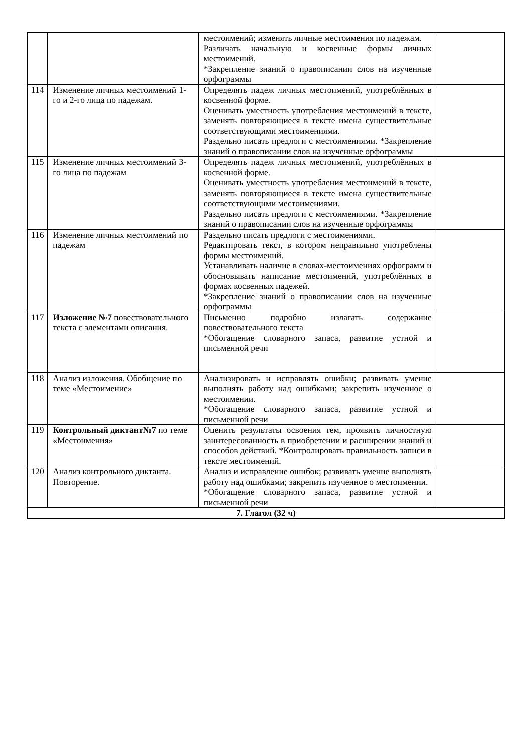| | | местоимений; изменять личные местоимения по падежам. Различать начальную и косвенные формы личных местоимений. *Закрепление знаний о правописании слов на изученные орфограммы | |
| 114 | Изменение личных местоимений 1-го и 2-го лица по падежам. | Определять падеж личных местоимений, употреблённых в косвенной форме. Оценивать уместность употребления местоимений в тексте, заменять повторяющиеся в тексте имена существительные соответствующими местоимениями. Раздельно писать предлоги с местоимениями. *Закрепление знаний о правописании слов на изученные орфограммы | |
| 115 | Изменение личных местоимений 3-го лица по падежам | Определять падеж личных местоимений, употреблённых в косвенной форме. Оценивать уместность употребления местоимений в тексте, заменять повторяющиеся в тексте имена существительные соответствующими местоимениями. Раздельно писать предлоги с местоимениями. *Закрепление знаний о правописании слов на изученные орфограммы | |
| 116 | Изменение личных местоимений по падежам | Раздельно писать предлоги с местоимениями. Редактировать текст, в котором неправильно употреблены формы местоимений. Устанавливать наличие в словах-местоимениях орфограмм и обосновывать написание местоимений, употреблённых в формах косвенных падежей. *Закрепление знаний о правописании слов на изученные орфограммы | |
| 117 | Изложение №7 повествовательного текста с элементами описания. | Письменно подробно излагать содержание повествовательного текста *Обогащение словарного запаса, развитие устной и письменной речи | |
| 118 | Анализ изложения. Обобщение по теме «Местоимение» | Анализировать и исправлять ошибки; развивать умение выполнять работу над ошибками; закрепить изученное о местоимении. *Обогащение словарного запаса, развитие устной и письменной речи | |
| 119 | Контрольный диктант№7 по теме «Местоимения» | Оценить результаты освоения тем, проявить личностную заинтересованность в приобретении и расширении знаний и способов действий. *Контролировать правильность записи в тексте местоимений. | |
| 120 | Анализ контрольного диктанта. Повторение. | Анализ и исправление ошибок; развивать умение выполнять работу над ошибками; закрепить изученное о местоимении. *Обогащение словарного запаса, развитие устной и письменной речи | |
| 7. Глагол (32 ч) | | | |